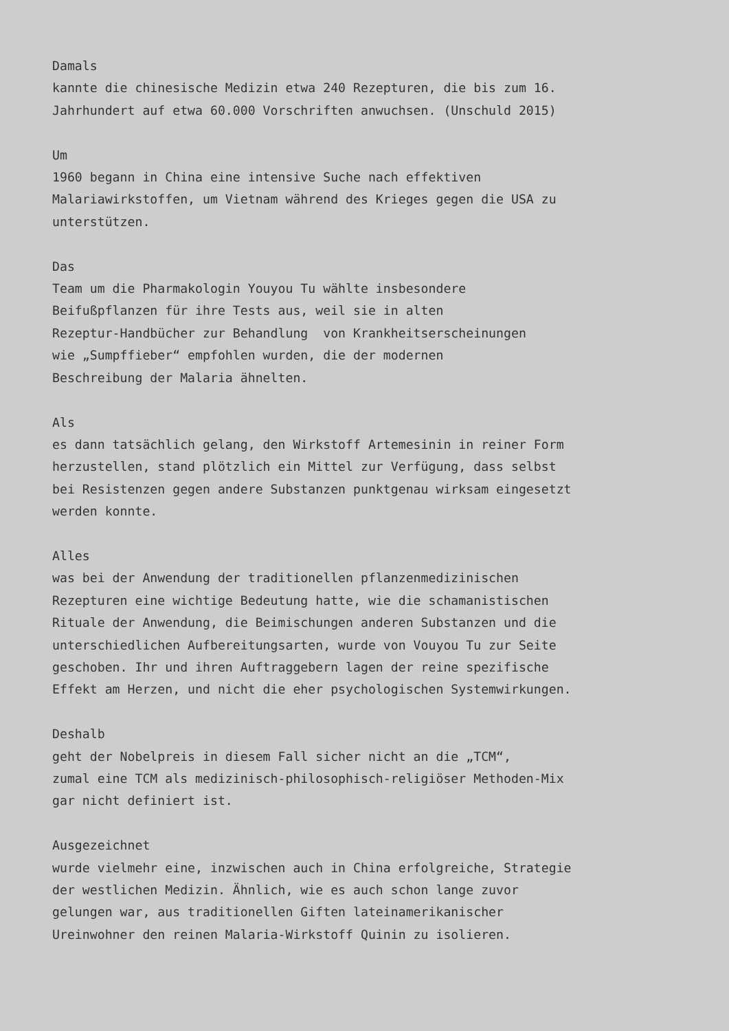Damals
kannte die chinesische Medizin etwa 240 Rezepturen, die bis zum 16.
Jahrhundert auf etwa 60.000 Vorschriften anwuchsen. (Unschuld 2015)

Um
1960 begann in China eine intensive Suche nach effektiven
Malariawirkstoffen, um Vietnam während des Krieges gegen die USA zu
unterstützen.

Das
Team um die Pharmakologin Youyou Tu wählte insbesondere
Beifußpflanzen für ihre Tests aus, weil sie in alten
Rezeptur-Handbücher zur Behandlung  von Krankheitserscheinungen
wie „Sumpffieber“ empfohlen wurden, die der modernen
Beschreibung der Malaria ähnelten.

Als
es dann tatsächlich gelang, den Wirkstoff Artemesinin in reiner Form
herzustellen, stand plötzlich ein Mittel zur Verfügung, dass selbst
bei Resistenzen gegen andere Substanzen punktgenau wirksam eingesetzt
werden konnte.

Alles
was bei der Anwendung der traditionellen pflanzenmedizinischen
Rezepturen eine wichtige Bedeutung hatte, wie die schamanistischen
Rituale der Anwendung, die Beimischungen anderen Substanzen und die
unterschiedlichen Aufbereitungsarten, wurde von Vouyou Tu zur Seite
geschoben. Ihr und ihren Auftraggebern lagen der reine spezifische
Effekt am Herzen, und nicht die eher psychologischen Systemwirkungen.

Deshalb
geht der Nobelpreis in diesem Fall sicher nicht an die „TCM“,
zumal eine TCM als medizinisch-philosophisch-religiöser Methoden-Mix
gar nicht definiert ist.

Ausgezeichnet
wurde vielmehr eine, inzwischen auch in China erfolgreiche, Strategie
der westlichen Medizin. Ähnlich, wie es auch schon lange zuvor
gelungen war, aus traditionellen Giften lateinamerikanischer
Ureinwohner den reinen Malaria-Wirkstoff Quinin zu isolieren.